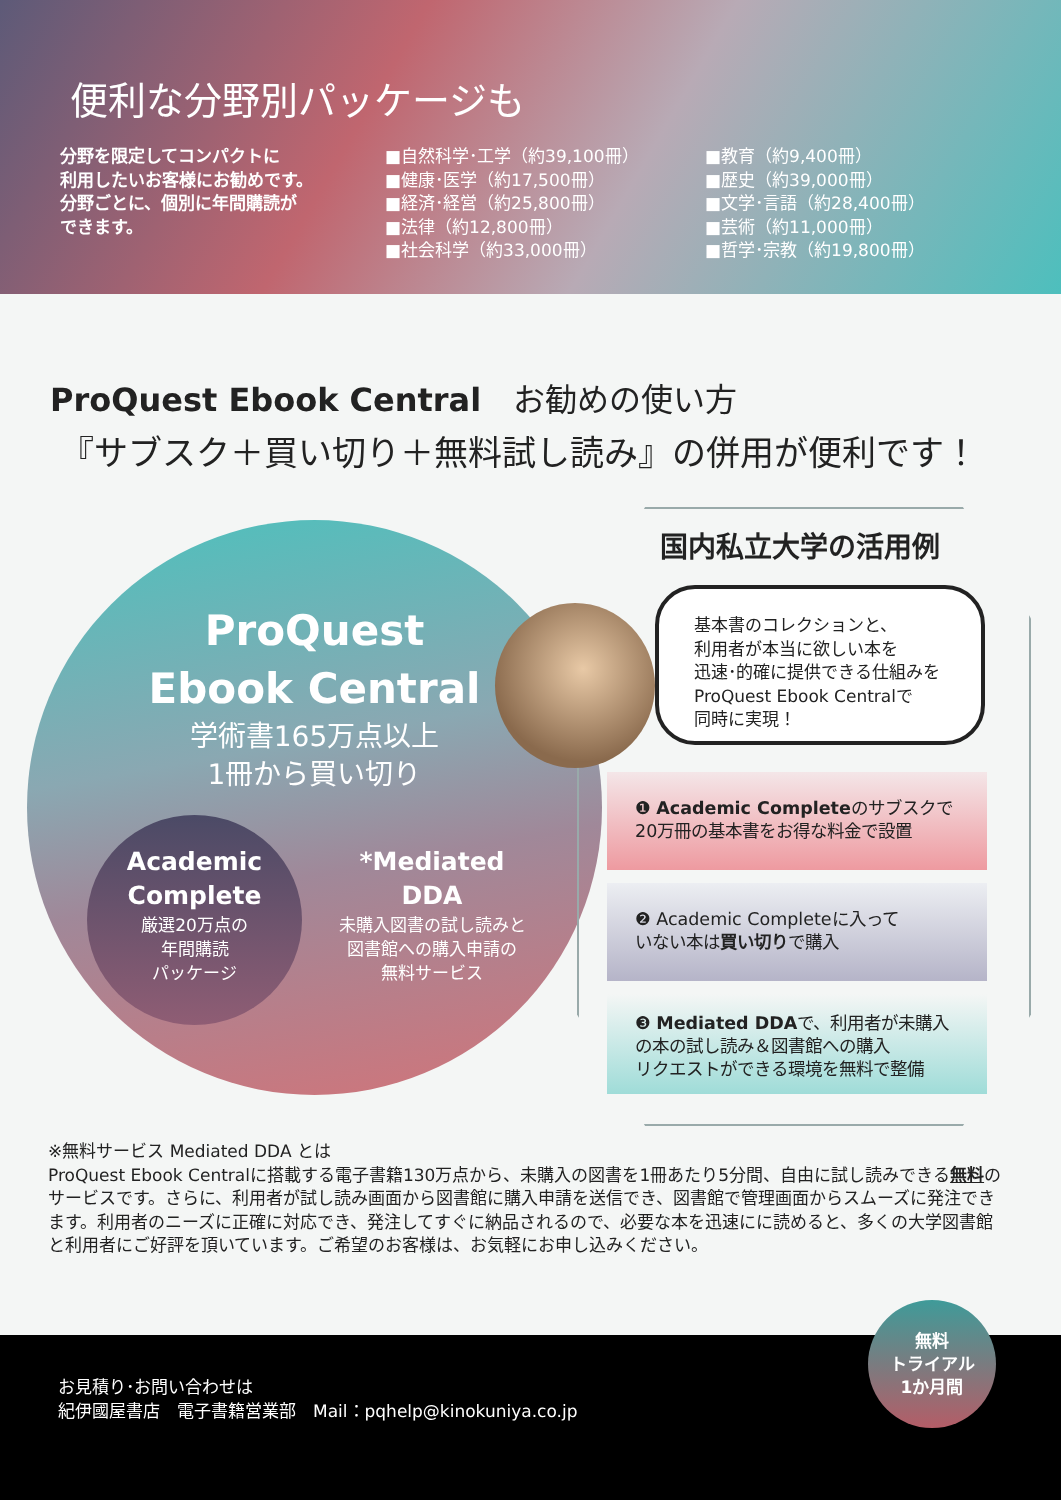便利な分野別パッケージも
分野を限定してコンパクトに
利用したいお客様にお勧めです。
分野ごとに、個別に年間購読が
できます。
■自然科学･工学（約39,100冊）
■健康･医学（約17,500冊）
■経済･経営（約25,800冊）
■法律（約12,800冊）
■社会科学（約33,000冊）
■教育（約9,400冊）
■歴史（約39,000冊）
■文学･言語（約28,400冊）
■芸術（約11,000冊）
■哲学･宗教（約19,800冊）
ProQuest Ebook Central　お勧めの使い方
『サブスク＋買い切り＋無料試し読み』の併用が便利です！
ProQuest
Ebook Central
学術書165万点以上
1冊から買い切り
Academic
Complete
厳選20万点の
年間購読
パッケージ
*Mediated
DDA
未購入図書の試し読みと
図書館への購入申請の
無料サービス
国内私立大学の活用例
基本書のコレクションと、
利用者が本当に欲しい本を
迅速･的確に提供できる仕組みを
ProQuest Ebook Centralで
同時に実現！
❶ Academic Completeのサブスクで
20万冊の基本書をお得な料金で設置
❷ Academic Completeに入って
いない本は買い切りで購入
❸ Mediated DDAで、利用者が未購入
の本の試し読み＆図書館への購入
リクエストができる環境を無料で整備
※無料サービス Mediated DDA とは
ProQuest Ebook Centralに搭載する電子書籍130万点から、未購入の図書を1冊あたり5分間、自由に試し読みできる無料のサービスです。さらに、利用者が試し読み画面から図書館に購入申請を送信でき、図書館で管理画面からスムーズに発注できます。利用者のニーズに正確に対応でき、発注してすぐに納品されるので、必要な本を迅速にに読めると、多くの大学図書館と利用者にご好評を頂いています。ご希望のお客様は、お気軽にお申し込みください。
お見積り･お問い合わせは
紀伊國屋書店　電子書籍営業部　Mail：pqhelp@kinokuniya.co.jp
無料
トライアル
1か月間